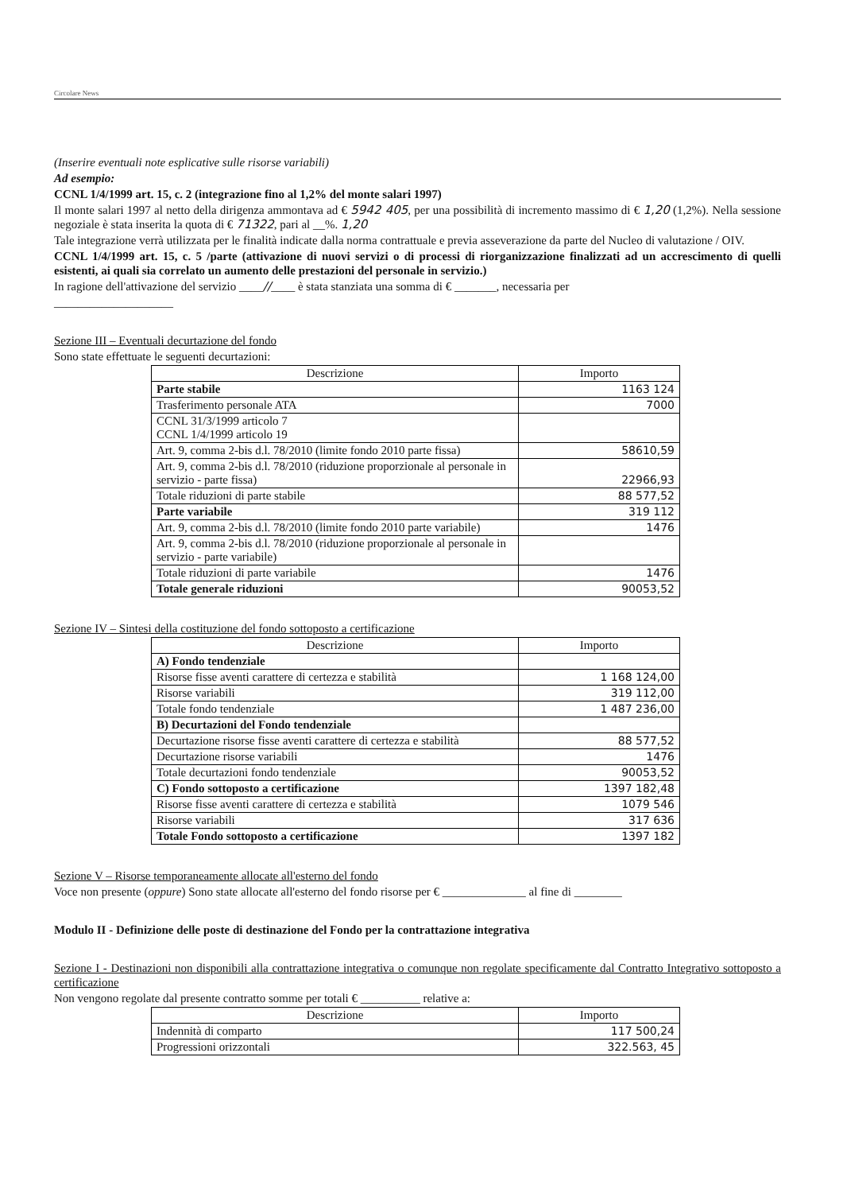Circolare News
(Inserire eventuali note esplicative sulle risorse variabili)
Ad esempio:
CCNL 1/4/1999 art. 15, c. 2 (integrazione fino al 1,2% del monte salari 1997)
Il monte salari 1997 al netto della dirigenza ammontava ad € 5942 405, per una possibilità di incremento massimo di € 1,20 (1,2%). Nella sessione negoziale è stata inserita la quota di € 71322, pari al __%. 1,20
Tale integrazione verrà utilizzata per le finalità indicate dalla norma contrattuale e previa asseverazione da parte del Nucleo di valutazione / OIV.
CCNL 1/4/1999 art. 15, c. 5 /parte (attivazione di nuovi servizi o di processi di riorganizzazione finalizzati ad un accrescimento di quelli esistenti, ai quali sia correlato un aumento delle prestazioni del personale in servizio.)
In ragione dell'attivazione del servizio ____//____ è stata stanziata una somma di € _______, necessaria per
____________________
Sezione III – Eventuali decurtazione del fondo
Sono state effettuate le seguenti decurtazioni:
| Descrizione | Importo |
| --- | --- |
| Parte stabile | 1163 124 |
| Trasferimento personale ATA | 7000 |
| CCNL 31/3/1999 articolo 7 CCNL 1/4/1999 articolo 19 | |
| Art. 9, comma 2-bis d.l. 78/2010 (limite fondo 2010 parte fissa) | 58610,59 |
| Art. 9, comma 2-bis d.l. 78/2010 (riduzione proporzionale al personale in servizio - parte fissa) | 22966,93 |
| Totale riduzioni di parte stabile | 88 577,52 |
| Parte variabile | 319 112 |
| Art. 9, comma 2-bis d.l. 78/2010 (limite fondo 2010 parte variabile) | 1476 |
| Art. 9, comma 2-bis d.l. 78/2010 (riduzione proporzionale al personale in servizio - parte variabile) | |
| Totale riduzioni di parte variabile | 1476 |
| Totale generale riduzioni | 90053,52 |
Sezione IV – Sintesi della costituzione del fondo sottoposto a certificazione
| Descrizione | Importo |
| --- | --- |
| A) Fondo tendenziale | |
| Risorse fisse aventi carattere di certezza e stabilità | 1 168 124,00 |
| Risorse variabili | 319 112,00 |
| Totale fondo tendenziale | 1 487 236,00 |
| B) Decurtazioni del Fondo tendenziale | |
| Decurtazione risorse fisse aventi carattere di certezza e stabilità | 88 577,52 |
| Decurtazione risorse variabili | 1476 |
| Totale decurtazioni fondo tendenziale | 90053,52 |
| C) Fondo sottoposto a certificazione | 1397 182,48 |
| Risorse fisse aventi carattere di certezza e stabilità | 1079 546 |
| Risorse variabili | 317 636 |
| Totale Fondo sottoposto a certificazione | 1397 182 |
Sezione V – Risorse temporaneamente allocate all'esterno del fondo
Voce non presente (oppure) Sono state allocate all'esterno del fondo risorse per € ______________ al fine di ________
Modulo II - Definizione delle poste di destinazione del Fondo per la contrattazione integrativa
Sezione I - Destinazioni non disponibili alla contrattazione integrativa o comunque non regolate specificamente dal Contratto Integrativo sottoposto a certificazione
Non vengono regolate dal presente contratto somme per totali € __________ relative a:
| Descrizione | Importo |
| --- | --- |
| Indennità di comparto | 117 500,24 |
| Progressioni orizzontali | 322.563, 45 |